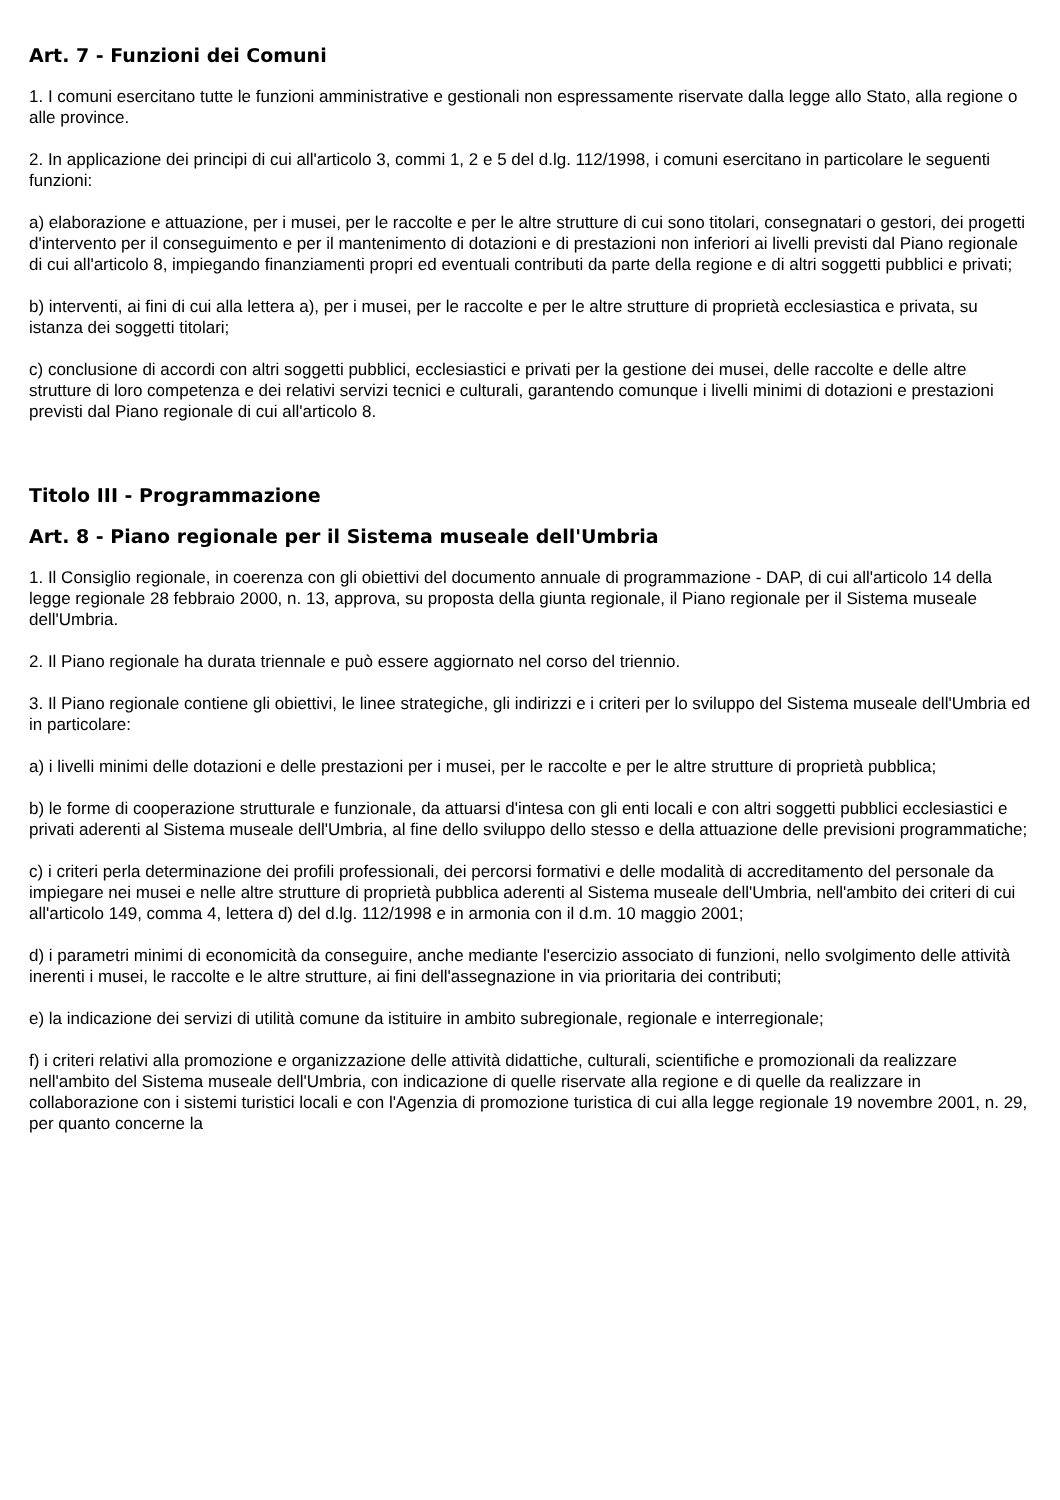Art. 7 - Funzioni dei Comuni
1. I comuni esercitano tutte le funzioni amministrative e gestionali non espressamente riservate dalla legge allo Stato, alla regione o alle province.
2. In applicazione dei principi di cui all'articolo 3, commi 1, 2 e 5 del d.lg. 112/1998, i comuni esercitano in particolare le seguenti funzioni:
a) elaborazione e attuazione, per i musei, per le raccolte e per le altre strutture di cui sono titolari, consegnatari o gestori, dei progetti d'intervento per il conseguimento e per il mantenimento di dotazioni e di prestazioni non inferiori ai livelli previsti dal Piano regionale di cui all'articolo 8, impiegando finanziamenti propri ed eventuali contributi da parte della regione e di altri soggetti pubblici e privati;
b) interventi, ai fini di cui alla lettera a), per i musei, per le raccolte e per le altre strutture di proprietà ecclesiastica e privata, su istanza dei soggetti titolari;
c) conclusione di accordi con altri soggetti pubblici, ecclesiastici e privati per la gestione dei musei, delle raccolte e delle altre strutture di loro competenza e dei relativi servizi tecnici e culturali, garantendo comunque i livelli minimi di dotazioni e prestazioni previsti dal Piano regionale di cui all'articolo 8.
Titolo III - Programmazione
Art. 8 - Piano regionale per il Sistema museale dell'Umbria
1. Il Consiglio regionale, in coerenza con gli obiettivi del documento annuale di programmazione - DAP, di cui all'articolo 14 della legge regionale 28 febbraio 2000, n. 13, approva, su proposta della giunta regionale, il Piano regionale per il Sistema museale dell'Umbria.
2. Il Piano regionale ha durata triennale e può essere aggiornato nel corso del triennio.
3. Il Piano regionale contiene gli obiettivi, le linee strategiche, gli indirizzi e i criteri per lo sviluppo del Sistema museale dell'Umbria ed in particolare:
a) i livelli minimi delle dotazioni e delle prestazioni per i musei, per le raccolte e per le altre strutture di proprietà pubblica;
b) le forme di cooperazione strutturale e funzionale, da attuarsi d'intesa con gli enti locali e con altri soggetti pubblici ecclesiastici e privati aderenti al Sistema museale dell'Umbria, al fine dello sviluppo dello stesso e della attuazione delle previsioni programmatiche;
c) i criteri perla determinazione dei profili professionali, dei percorsi formativi e delle modalità di accreditamento del personale da impiegare nei musei e nelle altre strutture di proprietà pubblica aderenti al Sistema museale dell'Umbria, nell'ambito dei criteri di cui all'articolo 149, comma 4, lettera d) del d.lg. 112/1998 e in armonia con il d.m. 10 maggio 2001;
d) i parametri minimi di economicità da conseguire, anche mediante l'esercizio associato di funzioni, nello svolgimento delle attività inerenti i musei, le raccolte e le altre strutture, ai fini dell'assegnazione in via prioritaria dei contributi;
e) la indicazione dei servizi di utilità comune da istituire in ambito subregionale, regionale e interregionale;
f) i criteri relativi alla promozione e organizzazione delle attività didattiche, culturali, scientifiche e promozionali da realizzare nell'ambito del Sistema museale dell'Umbria, con indicazione di quelle riservate alla regione e di quelle da realizzare in collaborazione con i sistemi turistici locali e con l'Agenzia di promozione turistica di cui alla legge regionale 19 novembre 2001, n. 29, per quanto concerne la